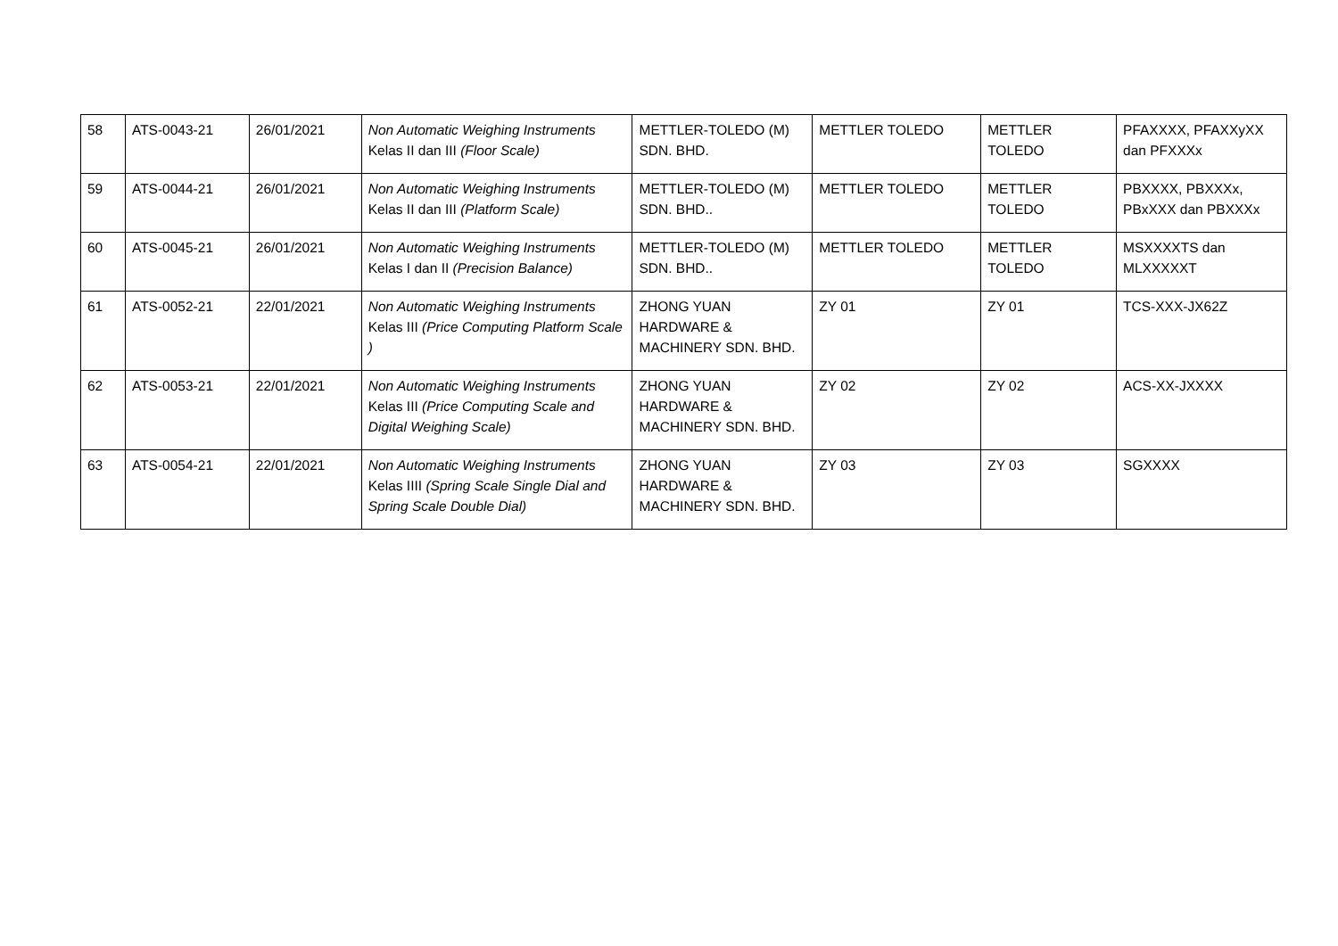| 58 | ATS-0043-21 | 26/01/2021 | Non Automatic Weighing Instruments Kelas II dan III (Floor Scale) | METTLER-TOLEDO (M) SDN. BHD. | METTLER TOLEDO | METTLER TOLEDO | PFAXXXX, PFAXXyXX dan PFXXXx |
| 59 | ATS-0044-21 | 26/01/2021 | Non Automatic Weighing Instruments Kelas II dan III (Platform Scale) | METTLER-TOLEDO (M) SDN. BHD.. | METTLER TOLEDO | METTLER TOLEDO | PBXXXX, PBXXXx, PBxXXX dan PBXXXx |
| 60 | ATS-0045-21 | 26/01/2021 | Non Automatic Weighing Instruments Kelas I dan II (Precision Balance) | METTLER-TOLEDO (M) SDN. BHD.. | METTLER TOLEDO | METTLER TOLEDO | MSXXXXTS dan MLXXXXXT |
| 61 | ATS-0052-21 | 22/01/2021 | Non Automatic Weighing Instruments Kelas III (Price Computing Platform Scale ) | ZHONG YUAN HARDWARE & MACHINERY SDN. BHD. | ZY 01 | ZY 01 | TCS-XXX-JX62Z |
| 62 | ATS-0053-21 | 22/01/2021 | Non Automatic Weighing Instruments Kelas III (Price Computing Scale and Digital Weighing Scale) | ZHONG YUAN HARDWARE & MACHINERY SDN. BHD. | ZY 02 | ZY 02 | ACS-XX-JXXXX |
| 63 | ATS-0054-21 | 22/01/2021 | Non Automatic Weighing Instruments Kelas IIII (Spring Scale Single Dial and Spring Scale Double Dial) | ZHONG YUAN HARDWARE & MACHINERY SDN. BHD. | ZY 03 | ZY 03 | SGXXXX |